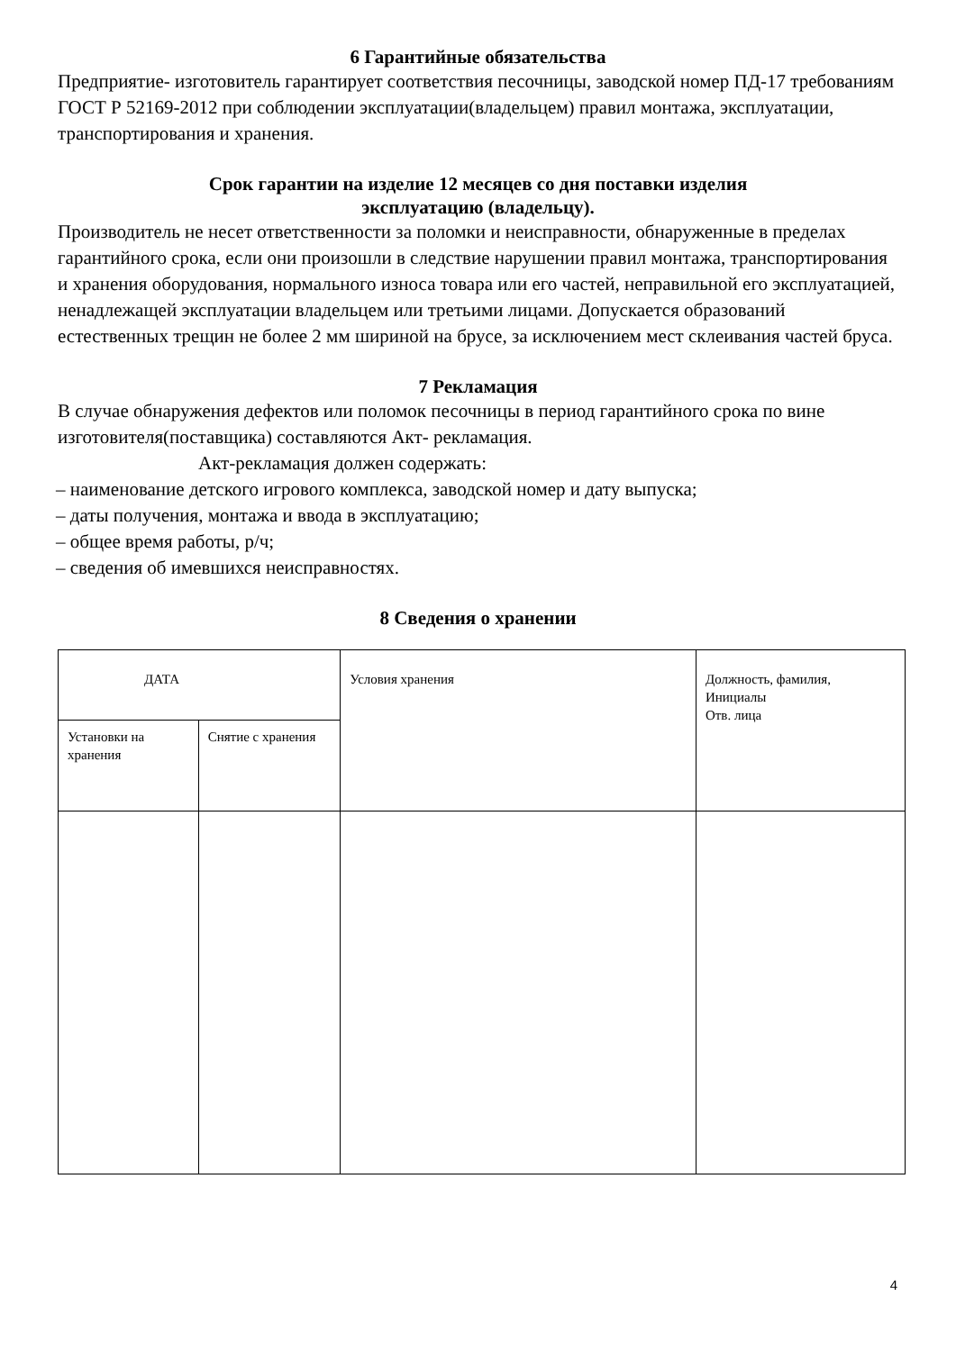6 Гарантийные обязательства
Предприятие- изготовитель гарантирует соответствия песочницы, заводской номер ПД-17 требованиям ГОСТ Р 52169-2012 при соблюдении эксплуатации(владельцем) правил монтажа, эксплуатации, транспортирования и хранения.
Срок гарантии на изделие 12 месяцев со дня поставки изделия
эксплуатацию (владельцу).
Производитель не несет ответственности за поломки и неисправности, обнаруженные в пределах гарантийного срока, если они произошли в следствие нарушении правил монтажа, транспортирования и хранения оборудования, нормального износа товара или его частей, неправильной его эксплуатацией, ненадлежащей эксплуатации владельцем или третьими лицами. Допускается образований естественных трещин не более 2 мм шириной на брусе, за исключением мест склеивания частей бруса.
7 Рекламация
В случае обнаружения дефектов или поломок песочницы в период гарантийного срока по вине изготовителя(поставщика) составляются Акт- рекламация.
Акт-рекламация должен содержать:
– наименование детского игрового комплекса, заводской номер и дату выпуска;
– даты получения, монтажа и ввода в эксплуатацию;
– общее время работы, р/ч;
– сведения об имевшихся неисправностях.
8 Сведения о хранении
| ДАТА | | Условия хранения | Должность, фамилия, Инициалы Отв. лица |
| Установки на хранения | Снятие с хранения | | |
4